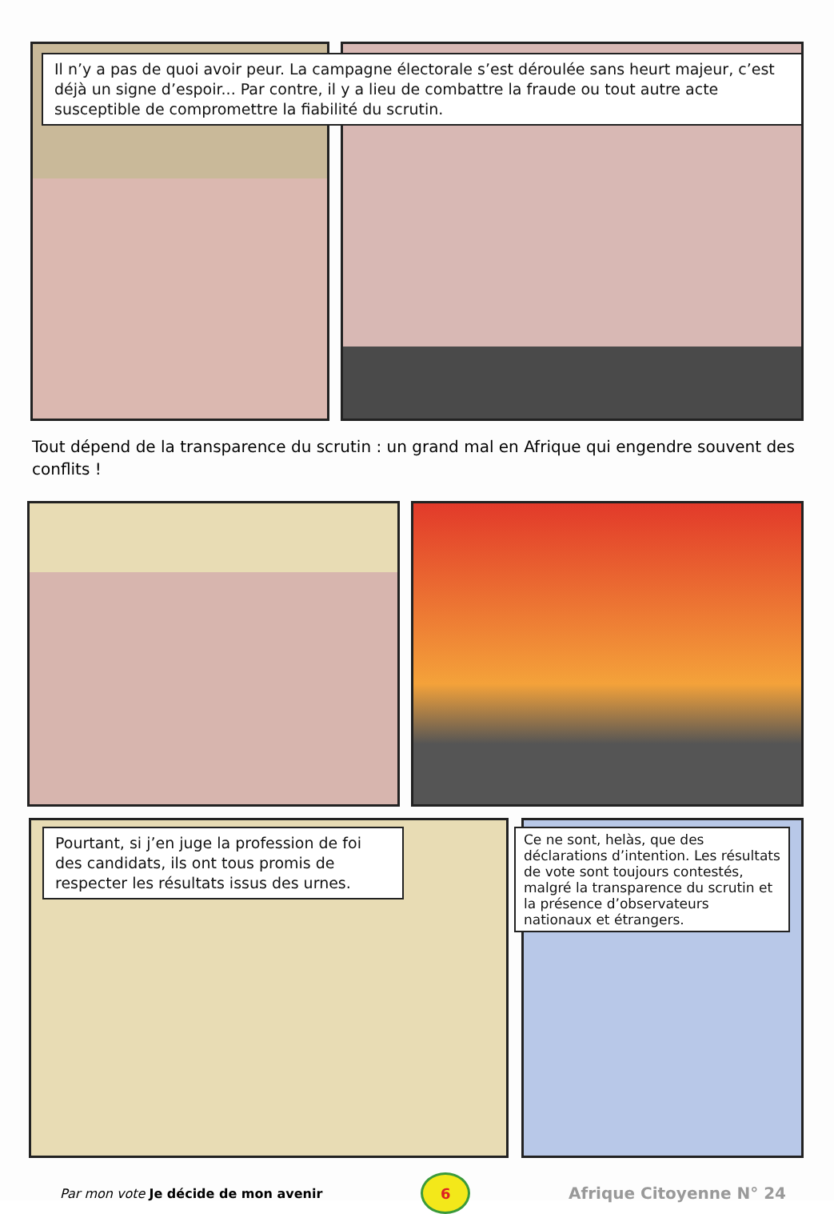Il n’y a pas de quoi avoir peur. La campagne électorale s’est déroulée sans heurt majeur, c’est déjà un signe d’espoir... Par contre, il y a lieu de combattre la fraude ou tout autre acte susceptible de compromettre la fiabilité du scrutin.
Tout dépend de la transparence du scrutin : un grand mal en Afrique qui engendre souvent des conflits !
Pourtant, si j’en juge la profession de foi des candidats, ils ont tous promis de respecter les résultats issus des urnes.
Ce ne sont, helàs, que des déclarations d’intention. Les résultats de vote sont toujours contestés, malgré la transparence du scrutin et la présence d’observateurs nationaux et étrangers.
Par mon vote Je décide de mon avenir
6
Afrique Citoyenne N° 24